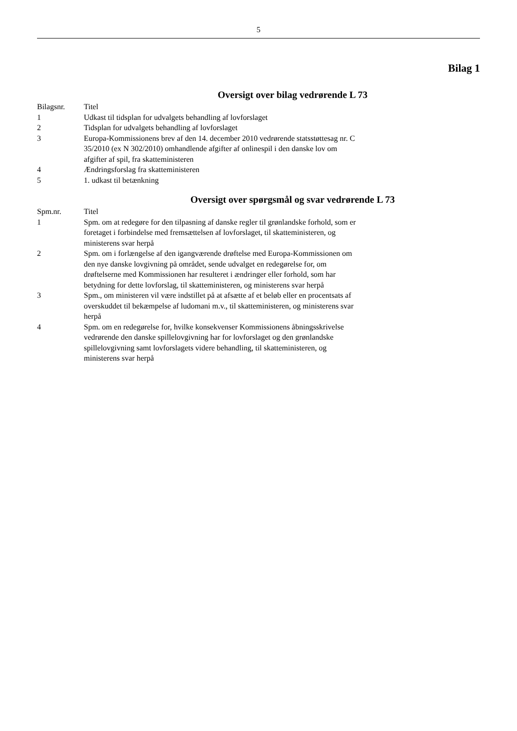5
Bilag 1
Oversigt over bilag vedrørende L 73
| Bilagsnr. | Titel |
| --- | --- |
| 1 | Udkast til tidsplan for udvalgets behandling af lovforslaget |
| 2 | Tidsplan for udvalgets behandling af lovforslaget |
| 3 | Europa-Kommissionens brev af den 14. december 2010 vedrørende statsstøttesag nr. C 35/2010 (ex N 302/2010) omhandlende afgifter af onlinespil i den danske lov om afgifter af spil, fra skatteministeren |
| 4 | Ændringsforslag fra skatteministeren |
| 5 | 1. udkast til betænkning |
Oversigt over spørgsmål og svar vedrørende L 73
| Spm.nr. | Titel |
| --- | --- |
| 1 | Spm. om at redegøre for den tilpasning af danske regler til grønlandske forhold, som er foretaget i forbindelse med fremsættelsen af lovforslaget, til skatteministeren, og ministerens svar herpå |
| 2 | Spm. om i forlængelse af den igangværende drøftelse med Europa-Kommissionen om den nye danske lovgivning på området, sende udvalget en redegørelse for, om drøftelserne med Kommissionen har resulteret i ændringer eller forhold, som har betydning for dette lovforslag, til skatteministeren, og ministerens svar herpå |
| 3 | Spm., om ministeren vil være indstillet på at afsætte af et beløb eller en procentsats af overskuddet til bekæmpelse af ludomani m.v., til skatteministeren, og ministerens svar herpå |
| 4 | Spm. om en redegørelse for, hvilke konsekvenser Kommissionens åbningsskrivelse vedrørende den danske spillelovgivning har for lovforslaget og den grønlandske spillelovgivning samt lovforslagets videre behandling, til skatteministeren, og ministerens svar herpå |